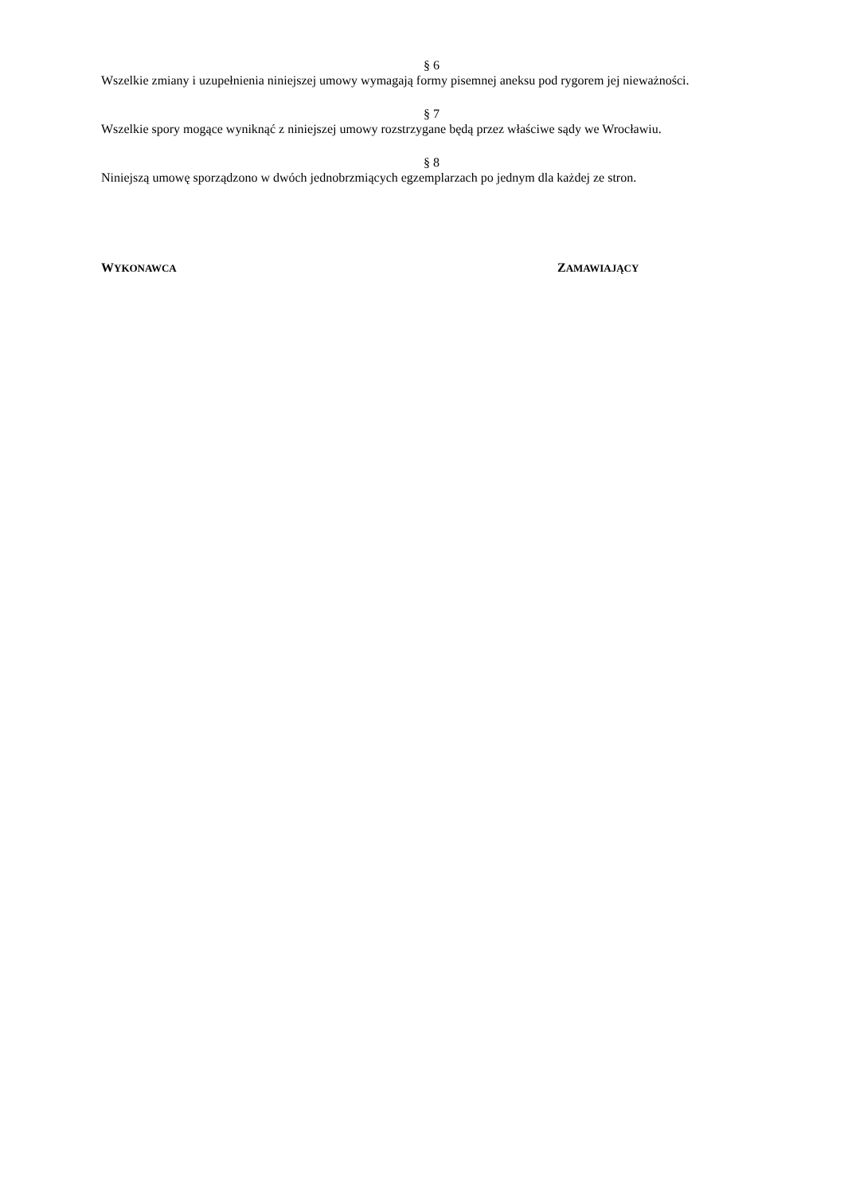§ 6
Wszelkie zmiany i uzupełnienia niniejszej umowy wymagają formy pisemnej aneksu pod rygorem jej nieważności.
§ 7
Wszelkie spory mogące wyniknąć z niniejszej umowy rozstrzygane będą przez właściwe sądy we Wrocławiu.
§ 8
Niniejszą umowę sporządzono w dwóch jednobrzmiących egzemplarzach po jednym dla każdej ze stron.
WYKONAWCA
ZAMAWIAJĄCY